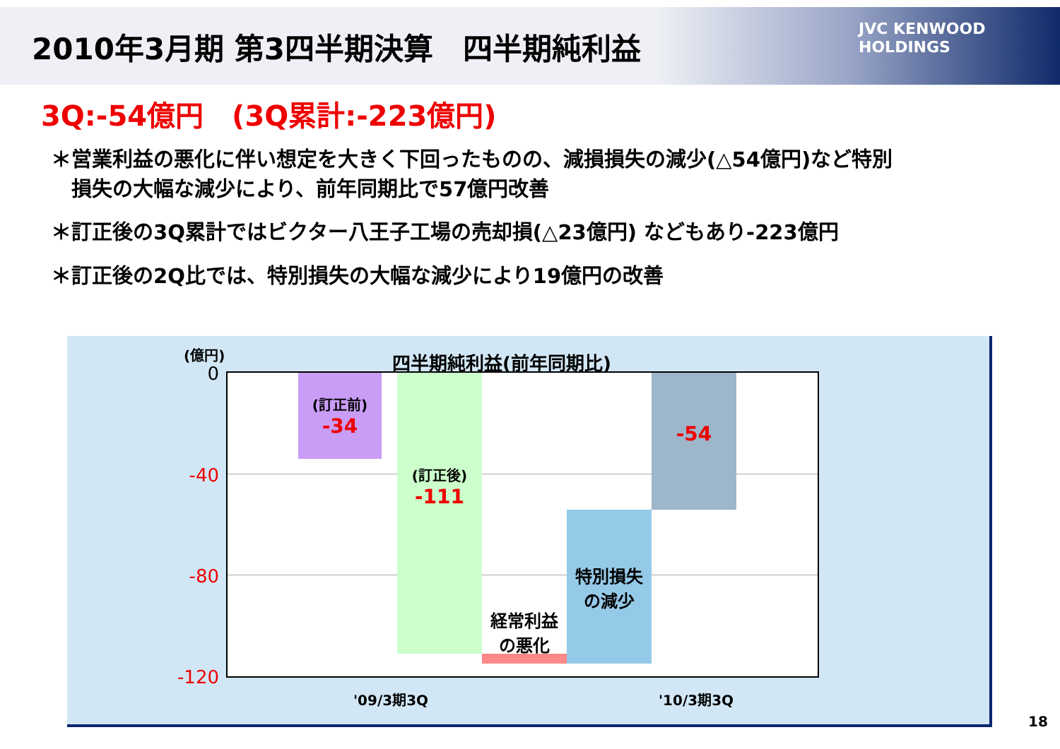2010年3月期 第3四半期決算　四半期純利益
JVC KENWOOD
HOLDINGS
3Q:-54億円　(3Q累計:-223億円)
＊営業利益の悪化に伴い想定を大きく下回ったものの、減損損失の減少(△54億円)など特別
　損失の大幅な減少により、前年同期比で57億円改善
＊訂正後の3Q累計ではビクター八王子工場の売却損(△23億円) などもあり-223億円
＊訂正後の2Q比では、特別損失の大幅な減少により19億円の改善
(億円) 四半期純利益(前年同期比)
0
-40
-80
-120
(訂正前)
-34
(訂正後)
-111
経常利益
の悪化
特別損失
の減少
-54
'09/3期3Q '10/3期3Q
18